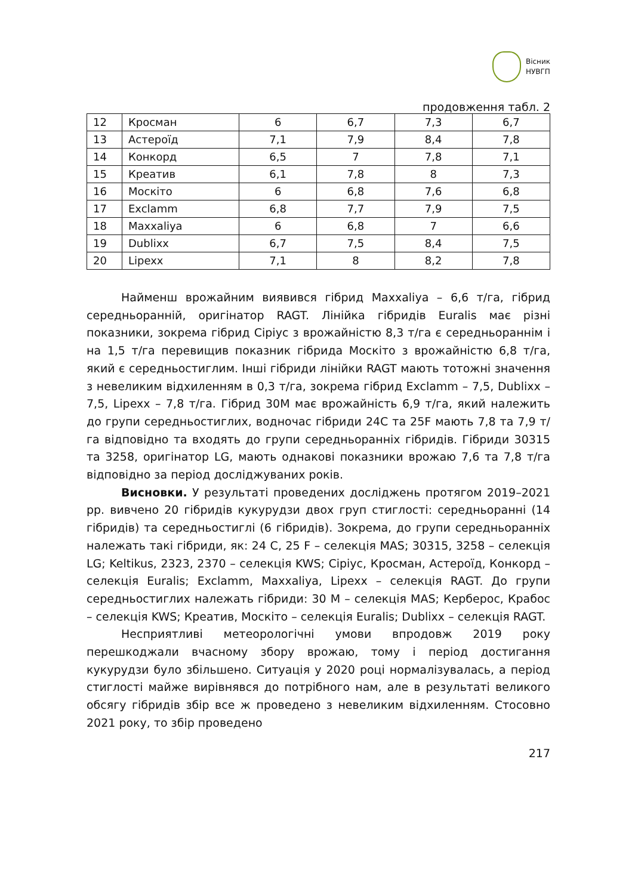Вісник
НУВГП
продовження табл. 2
| 12 | Кросман | 6 | 6,7 | 7,3 | 6,7 |
| 13 | Астероїд | 7,1 | 7,9 | 8,4 | 7,8 |
| 14 | Конкорд | 6,5 | 7 | 7,8 | 7,1 |
| 15 | Креатив | 6,1 | 7,8 | 8 | 7,3 |
| 16 | Москіто | 6 | 6,8 | 7,6 | 6,8 |
| 17 | Exclamm | 6,8 | 7,7 | 7,9 | 7,5 |
| 18 | Maxxaliya | 6 | 6,8 | 7 | 6,6 |
| 19 | Dublixx | 6,7 | 7,5 | 8,4 | 7,5 |
| 20 | Lipexx | 7,1 | 8 | 8,2 | 7,8 |
Найменш врожайним виявився гібрид Maxxaliya – 6,6 т/га, гібрид середньоранній, оригінатор RAGT. Лінійка гібридів Euralis має різні показники, зокрема гібрид Сіріус з врожайністю 8,3 т/га є середньораннім і на 1,5 т/га перевищив показник гібрида Москіто з врожайністю 6,8 т/га, який є середньостиглим. Інші гібриди лінійки RAGT мають тотожні значення з невеликим відхиленням в 0,3 т/га, зокрема гібрид Exclamm – 7,5, Dublixx – 7,5, Lipexx – 7,8 т/га. Гібрид 30М має врожайність 6,9 т/га, який належить до групи середньостиглих, водночас гібриди 24С та 25F мають 7,8 та 7,9 т/га відповідно та входять до групи середньоранніх гібридів. Гібриди 30315 та 3258, оригінатор LG, мають однакові показники врожаю 7,6 та 7,8 т/га відповідно за період досліджуваних років.
Висновки. У результаті проведених досліджень протягом 2019–2021 рр. вивчено 20 гібридів кукурудзи двох груп стиглості: середньоранні (14 гібридів) та середньостиглі (6 гібридів). Зокрема, до групи середньоранніх належать такі гібриди, як: 24 С, 25 F – селекція MAS; 30315, 3258 – селекція LG; Keltikus, 2323, 2370 – селекція KWS; Сіріус, Кросман, Астероїд, Конкорд – селекція Euralis; Exclamm, Maxxaliya, Lipexx – селекція RAGT. До групи середньостиглих належать гібриди: 30 М – селекція MAS; Керберос, Крабос – селекція KWS; Креатив, Москіто – селекція Euralis; Dublixx – селекція RAGT.
Несприятливі метеорологічні умови впродовж 2019 року перешкоджали вчасному збору врожаю, тому і період достигання кукурудзи було збільшено. Ситуація у 2020 році нормалізувалась, а період стиглості майже вирівнявся до потрібного нам, але в результаті великого обсягу гібридів збір все ж проведено з невеликим відхиленням. Стосовно 2021 року, то збір проведено
217